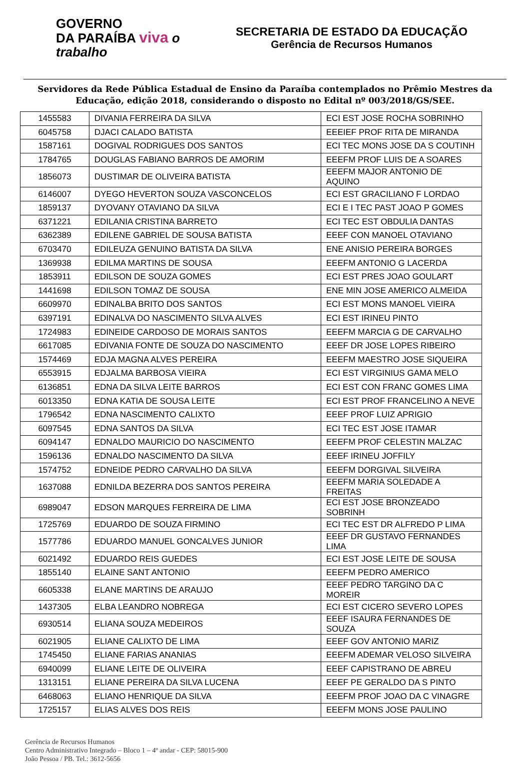GOVERNO
DA PARAÍBA viva o trabalho
SECRETARIA DE ESTADO DA EDUCAÇÃO
Gerência de Recursos Humanos
Servidores da Rede Pública Estadual de Ensino da Paraíba contemplados no Prêmio Mestres da Educação, edição 2018, considerando o disposto no Edital nº 003/2018/GS/SEE.
| 1455583 | DIVANIA FERREIRA DA SILVA | ECI EST JOSE ROCHA SOBRINHO |
| 6045758 | DJACI CALADO BATISTA | EEEIEF PROF RITA DE MIRANDA |
| 1587161 | DOGIVAL RODRIGUES DOS SANTOS | ECI TEC MONS JOSE DA S COUTINH |
| 1784765 | DOUGLAS FABIANO BARROS DE AMORIM | EEEFM PROF LUIS DE A SOARES |
| 1856073 | DUSTIMAR DE OLIVEIRA BATISTA | EEEFM MAJOR ANTONIO DE AQUINO |
| 6146007 | DYEGO HEVERTON SOUZA VASCONCELOS | ECI EST GRACILIANO F LORDAO |
| 1859137 | DYOVANY OTAVIANO DA SILVA | ECI E I TEC PAST JOAO P GOMES |
| 6371221 | EDILANIA CRISTINA BARRETO | ECI TEC EST OBDULIA DANTAS |
| 6362389 | EDILENE GABRIEL DE SOUSA BATISTA | EEEF CON MANOEL OTAVIANO |
| 6703470 | EDILEUZA GENUINO BATISTA DA SILVA | ENE ANISIO PEREIRA BORGES |
| 1369938 | EDILMA MARTINS DE SOUSA | EEEFM ANTONIO G LACERDA |
| 1853911 | EDILSON DE SOUZA GOMES | ECI EST PRES JOAO GOULART |
| 1441698 | EDILSON TOMAZ DE SOUSA | ENE MIN JOSE AMERICO ALMEIDA |
| 6609970 | EDINALBA BRITO DOS SANTOS | ECI EST MONS MANOEL VIEIRA |
| 6397191 | EDINALVA DO NASCIMENTO SILVA ALVES | ECI EST IRINEU PINTO |
| 1724983 | EDINEIDE CARDOSO DE MORAIS SANTOS | EEEFM MARCIA G DE CARVALHO |
| 6617085 | EDIVANIA FONTE DE SOUZA DO NASCIMENTO | EEEF DR JOSE LOPES RIBEIRO |
| 1574469 | EDJA MAGNA ALVES PEREIRA | EEEFM MAESTRO JOSE SIQUEIRA |
| 6553915 | EDJALMA BARBOSA VIEIRA | ECI EST VIRGINIUS GAMA MELO |
| 6136851 | EDNA DA SILVA LEITE BARROS | ECI EST CON FRANC GOMES LIMA |
| 6013350 | EDNA KATIA DE SOUSA LEITE | ECI EST PROF FRANCELINO A NEVE |
| 1796542 | EDNA NASCIMENTO CALIXTO | EEEF PROF LUIZ APRIGIO |
| 6097545 | EDNA SANTOS DA SILVA | ECI TEC EST JOSE ITAMAR |
| 6094147 | EDNALDO MAURICIO DO NASCIMENTO | EEEFM PROF CELESTIN MALZAC |
| 1596136 | EDNALDO NASCIMENTO DA SILVA | EEEF IRINEU JOFFILY |
| 1574752 | EDNEIDE PEDRO CARVALHO DA SILVA | EEEFM DORGIVAL SILVEIRA |
| 1637088 | EDNILDA BEZERRA DOS SANTOS PEREIRA | EEEFM MARIA SOLEDADE A FREITAS |
| 6989047 | EDSON MARQUES FERREIRA DE LIMA | ECI EST JOSE BRONZEADO SOBRINH |
| 1725769 | EDUARDO DE SOUZA FIRMINO | ECI TEC EST DR ALFREDO P LIMA |
| 1577786 | EDUARDO MANUEL GONCALVES JUNIOR | EEEF DR GUSTAVO FERNANDES LIMA |
| 6021492 | EDUARDO REIS GUEDES | ECI EST JOSE LEITE DE SOUSA |
| 1855140 | ELAINE SANT ANTONIO | EEEFM PEDRO AMERICO |
| 6605338 | ELANE MARTINS DE ARAUJO | EEEF PEDRO TARGINO DA C MOREIR |
| 1437305 | ELBA LEANDRO NOBREGA | ECI EST CICERO SEVERO LOPES |
| 6930514 | ELIANA SOUZA MEDEIROS | EEEF ISAURA FERNANDES DE SOUZA |
| 6021905 | ELIANE CALIXTO DE LIMA | EEEF GOV ANTONIO MARIZ |
| 1745450 | ELIANE FARIAS ANANIAS | EEEFM ADEMAR VELOSO SILVEIRA |
| 6940099 | ELIANE LEITE DE OLIVEIRA | EEEF CAPISTRANO DE ABREU |
| 1313151 | ELIANE PEREIRA DA SILVA LUCENA | EEEF PE GERALDO DA S PINTO |
| 6468063 | ELIANO HENRIQUE DA SILVA | EEEFM PROF JOAO DA C VINAGRE |
| 1725157 | ELIAS ALVES DOS REIS | EEEFM MONS JOSE PAULINO |
Gerência de Recursos Humanos
Centro Administrativo Integrado – Bloco 1 – 4º andar - CEP: 58015-900
João Pessoa / PB. Tel.: 3612-5656